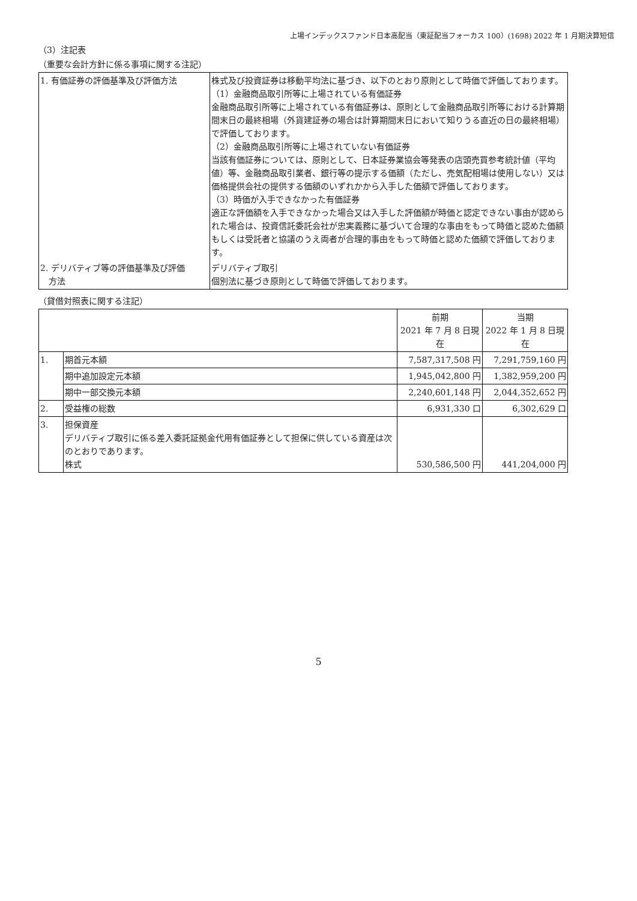上場インデックスファンド日本高配当（東証配当フォーカス 100）(1698) 2022 年 1 月期決算短信
（3）注記表
（重要な会計方針に係る事項に関する注記）
| 1. 有価証券の評価基準及び評価方法 | 株式及び投資証券は移動平均法に基づき、以下のとおり原則として時価で評価しております。 （1）金融商品取引所等に上場されている有価証券 金融商品取引所等に上場されている有価証券は、原則として金融商品取引所等における計算期間末日の最終相場（外貨建証券の場合は計算期間末日において知りうる直近の日の最終相場）で評価しております。 （2）金融商品取引所等に上場されていない有価証券 当該有価証券については、原則として、日本証券業協会等発表の店頭売買参考統計値（平均値）等、金融商品取引業者、銀行等の提示する価額（ただし、売気配相場は使用しない）又は価格提供会社の提供する価額のいずれかから入手した価額で評価しております。 （3）時価が入手できなかった有価証券 適正な評価額を入手できなかった場合又は入手した評価額が時価と認定できない事由が認められた場合は、投資信託委託会社が忠実義務に基づいて合理的な事由をもって時価と認めた価額もしくは受託者と協議のうえ両者が合理的事由をもって時価と認めた価額で評価しております。 |
| 2. デリバティブ等の評価基準及び評価 方法 | デリバティブ取引 個別法に基づき原則として時価で評価しております。 |
（貸借対照表に関する注記）
| | | 前期 2021 年 7 月 8 日現在 | 当期 2022 年 1 月 8 日現在 |
| --- | --- | --- | --- |
| 1. | 期首元本額 | 7,587,317,508 円 | 7,291,759,160 円 |
| | 期中追加設定元本額 | 1,945,042,800 円 | 1,382,959,200 円 |
| | 期中一部交換元本額 | 2,240,601,148 円 | 2,044,352,652 円 |
| 2. | 受益権の総数 | 6,931,330 口 | 6,302,629 口 |
| 3. | 担保資産 デリバティブ取引に係る差入委託証拠金代用有価証券として担保に供している資産は次のとおりであります。 株式 | 530,586,500 円 | 441,204,000 円 |
5